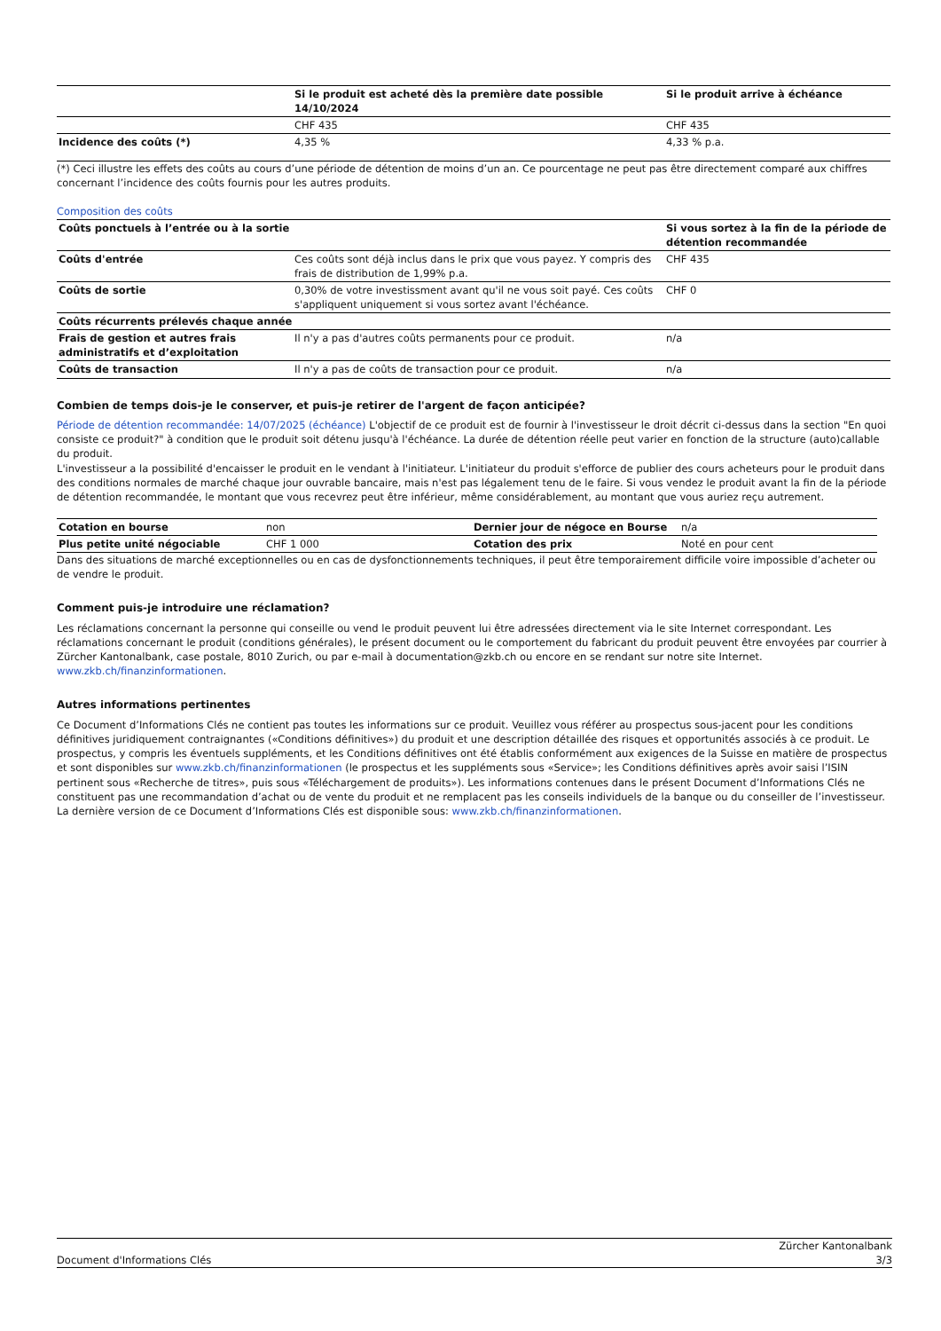| | Si le produit est acheté dès la première date possible 14/10/2024 | Si le produit arrive à échéance |
| | CHF 435 | CHF 435 |
| Incidence des coûts (*) | 4,35 % | 4,33 % p.a. |
(*) Ceci illustre les effets des coûts au cours d’une période de détention de moins d’un an. Ce pourcentage ne peut pas être directement comparé aux chiffres concernant l’incidence des coûts fournis pour les autres produits.
Composition des coûts
| Coûts ponctuels à l’entrée ou à la sortie | | Si vous sortez à la fin de la période de détention recommandée |
| Coûts d'entrée | Ces coûts sont déjà inclus dans le prix que vous payez. Y compris des frais de distribution de 1,99% p.a. | CHF 435 |
| Coûts de sortie | 0,30% de votre investissment avant qu'il ne vous soit payé. Ces coûts s'appliquent uniquement si vous sortez avant l'échéance. | CHF 0 |
| Coûts récurrents prélevés chaque année | | |
| Frais de gestion et autres frais administratifs et d’exploitation | Il n'y a pas d'autres coûts permanents pour ce produit. | n/a |
| Coûts de transaction | Il n'y a pas de coûts de transaction pour ce produit. | n/a |
Combien de temps dois-je le conserver, et puis-je retirer de l'argent de façon anticipée?
Période de détention recommandée: 14/07/2025 (échéance) L'objectif de ce produit est de fournir à l'investisseur le droit décrit ci-dessus dans la section "En quoi consiste ce produit?" à condition que le produit soit détenu jusqu'à l'échéance. La durée de détention réelle peut varier en fonction de la structure (auto)callable du produit.
L'investisseur a la possibilité d'encaisser le produit en le vendant à l'initiateur. L'initiateur du produit s'efforce de publier des cours acheteurs pour le produit dans des conditions normales de marché chaque jour ouvrable bancaire, mais n'est pas légalement tenu de le faire. Si vous vendez le produit avant la fin de la période de détention recommandée, le montant que vous recevrez peut être inférieur, même considérablement, au montant que vous auriez reçu autrement.
| Cotation en bourse | non | Dernier jour de négoce en Bourse | n/a |
| Plus petite unité négociable | CHF 1 000 | Cotation des prix | Noté en pour cent |
Dans des situations de marché exceptionnelles ou en cas de dysfonctionnements techniques, il peut être temporairement difficile voire impossible d’acheter ou de vendre le produit.
Comment puis-je introduire une réclamation?
Les réclamations concernant la personne qui conseille ou vend le produit peuvent lui être adressées directement via le site Internet correspondant. Les réclamations concernant le produit (conditions générales), le présent document ou le comportement du fabricant du produit peuvent être envoyées par courrier à Zürcher Kantonalbank, case postale, 8010 Zurich, ou par e-mail à documentation@zkb.ch ou encore en se rendant sur notre site Internet.
www.zkb.ch/finanzinformationen.
Autres informations pertinentes
Ce Document d’Informations Clés ne contient pas toutes les informations sur ce produit. Veuillez vous référer au prospectus sous-jacent pour les conditions définitives juridiquement contraignantes («Conditions définitives») du produit et une description détaillée des risques et opportunités associés à ce produit. Le prospectus, y compris les éventuels suppléments, et les Conditions définitives ont été établis conformément aux exigences de la Suisse en matière de prospectus et sont disponibles sur www.zkb.ch/finanzinformationen (le prospectus et les suppléments sous «Service»; les Conditions définitives après avoir saisi l’ISIN pertinent sous «Recherche de titres», puis sous «Téléchargement de produits»). Les informations contenues dans le présent Document d’Informations Clés ne constituent pas une recommandation d’achat ou de vente du produit et ne remplacent pas les conseils individuels de la banque ou du conseiller de l’investisseur. La dernière version de ce Document d’Informations Clés est disponible sous: www.zkb.ch/finanzinformationen.
Document d'Informations Clés Zürcher Kantonalbank
3/3